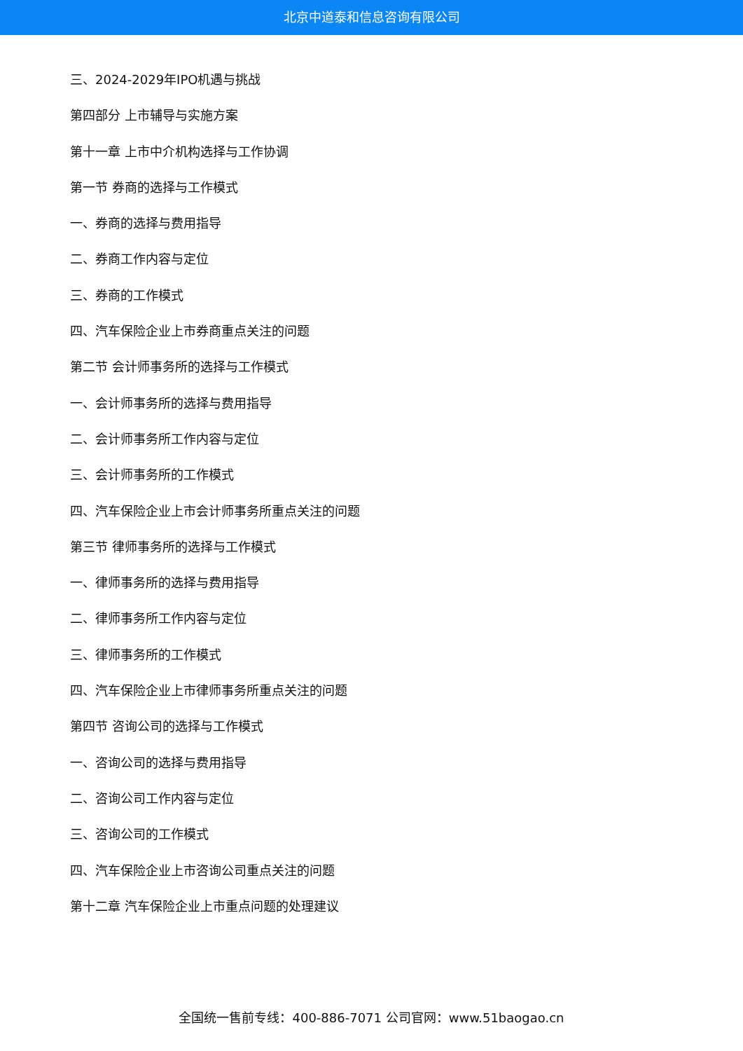北京中道泰和信息咨询有限公司
三、2024-2029年IPO机遇与挑战
第四部分 上市辅导与实施方案
第十一章 上市中介机构选择与工作协调
第一节 券商的选择与工作模式
一、券商的选择与费用指导
二、券商工作内容与定位
三、券商的工作模式
四、汽车保险企业上市券商重点关注的问题
第二节 会计师事务所的选择与工作模式
一、会计师事务所的选择与费用指导
二、会计师事务所工作内容与定位
三、会计师事务所的工作模式
四、汽车保险企业上市会计师事务所重点关注的问题
第三节 律师事务所的选择与工作模式
一、律师事务所的选择与费用指导
二、律师事务所工作内容与定位
三、律师事务所的工作模式
四、汽车保险企业上市律师事务所重点关注的问题
第四节 咨询公司的选择与工作模式
一、咨询公司的选择与费用指导
二、咨询公司工作内容与定位
三、咨询公司的工作模式
四、汽车保险企业上市咨询公司重点关注的问题
第十二章 汽车保险企业上市重点问题的处理建议
全国统一售前专线：400-886-7071 公司官网：www.51baogao.cn